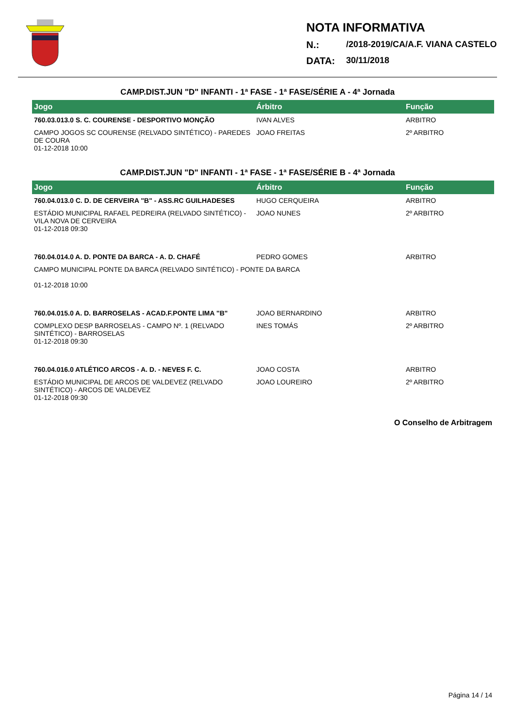NOTA INFORMATIVA
N.: /2018-2019/CA/A.F. VIANA CASTELO
DATA: 30/11/2018
CAMP.DIST.JUN "D" INFANTI - 1ª FASE - 1ª FASE/SÉRIE A - 4ª Jornada
| Jogo | Árbitro | Função |
| --- | --- | --- |
| 760.03.013.0 S. C. COURENSE - DESPORTIVO MONÇÃO | IVAN ALVES | ARBITRO |
| CAMPO JOGOS SC COURENSE (RELVADO SINTÉTICO) - PAREDES DE COURA 01-12-2018 10:00 | JOAO FREITAS | 2º ARBITRO |
CAMP.DIST.JUN "D" INFANTI - 1ª FASE - 1ª FASE/SÉRIE B - 4ª Jornada
| Jogo | Árbitro | Função |
| --- | --- | --- |
| 760.04.013.0 C. D. DE CERVEIRA "B" - ASS.RC GUILHADESES | HUGO CERQUEIRA | ARBITRO |
| ESTÁDIO MUNICIPAL RAFAEL PEDREIRA (RELVADO SINTÉTICO) - VILA NOVA DE CERVEIRA 01-12-2018 09:30 | JOAO NUNES | 2º ARBITRO |
| 760.04.014.0 A. D. PONTE DA BARCA - A. D. CHAFÉ | PEDRO GOMES | ARBITRO |
| CAMPO MUNICIPAL PONTE DA BARCA (RELVADO SINTÉTICO) - PONTE DA BARCA 01-12-2018 10:00 | | |
| 760.04.015.0 A. D. BARROSELAS - ACAD.F.PONTE LIMA "B" | JOAO BERNARDINO | ARBITRO |
| COMPLEXO DESP BARROSELAS - CAMPO Nº. 1 (RELVADO SINTÉTICO) - BARROSELAS 01-12-2018 09:30 | INES TOMÁS | 2º ARBITRO |
| 760.04.016.0 ATLÉTICO ARCOS - A. D. - NEVES F. C. | JOAO COSTA | ARBITRO |
| ESTÁDIO MUNICIPAL DE ARCOS DE VALDEVEZ (RELVADO SINTÉTICO) - ARCOS DE VALDEVEZ 01-12-2018 09:30 | JOAO LOUREIRO | 2º ARBITRO |
O Conselho de Arbitragem
Página 14 / 14